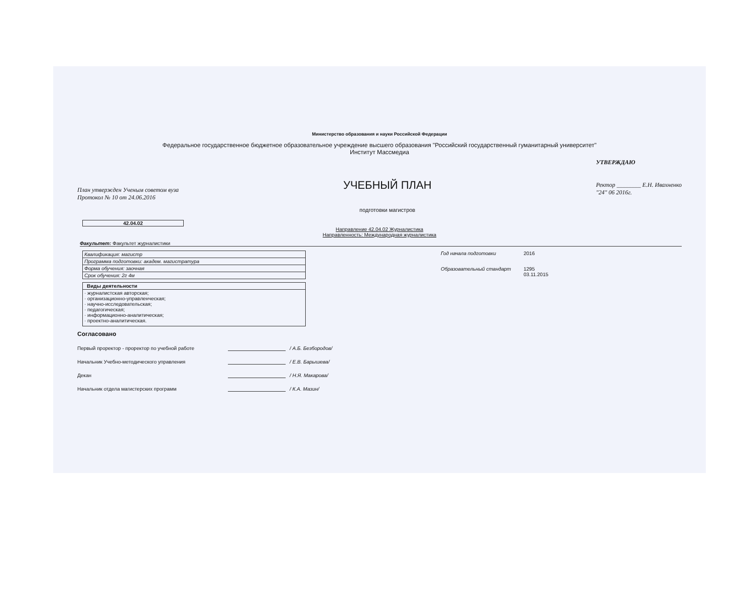Министерство образования и науки Российской Федерации
Федеральное государственное бюджетное образовательное учреждение высшего образования "Российский государственный гуманитарный университет"
Институт Массмедиа
План утвержден Ученым советом вуза
Протокол № 10 от 24.06.2016
УЧЕБНЫЙ ПЛАН
подготовки магистров
УТВЕРЖДАЮ
Ректор ________ Е.Н. Ивахненко
"24" 06 2016г.
42.04.02
Направление 42.04.02 Журналистика
Направленность: Международная журналистика
Факультет: Факультет журналистики
| Квалификация: магистр |
| Программа подготовки: академ. магистратура |
| Форма обучения: заочная |
| Срок обучения: 2г 4м |
| Виды деятельности |
| --- |
| · журналистская авторская; · организационно-управленческая; · научно-исследовательская; · педагогическая; · информационно-аналитическая; · проектно-аналитическая. |
Год начала подготовки 2016
Образовательный стандарт 1295
03.11.2015
Согласовано
Первый проректор - проректор по учебной работе / А.Б. Безбородов/
Начальник Учебно-методического управления / Е.В. Барышева/
Декан / Н.Я. Макарова/
Начальник отдела магистерских программ / К.А. Мазин/